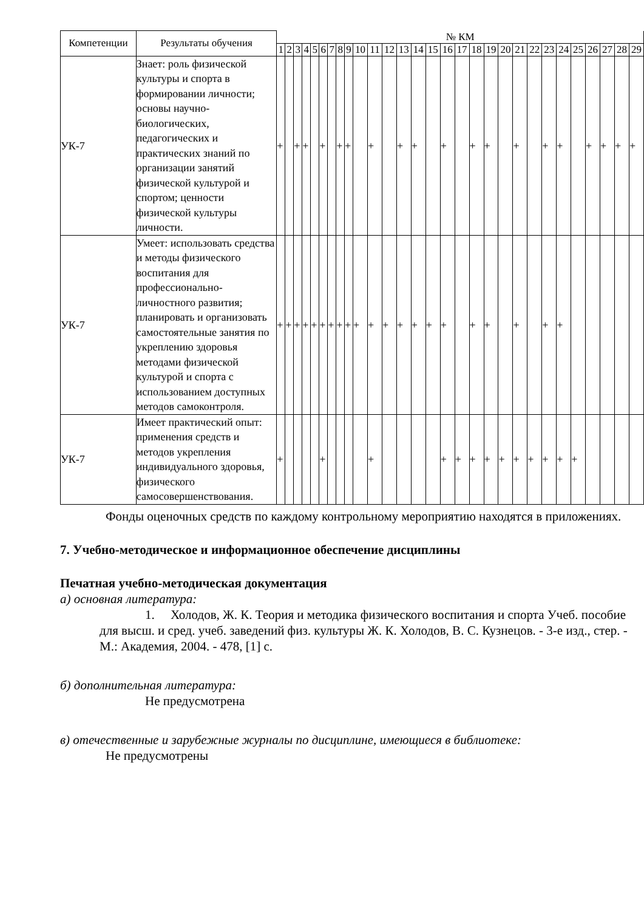| Компетенции | Результаты обучения | № КМ | | | | | | | | | | | | | | | | | | | | | | | | | | | | |
| --- | --- | --- | --- | --- | --- | --- | --- | --- | --- | --- | --- | --- | --- | --- | --- | --- | --- | --- | --- | --- | --- | --- | --- | --- | --- | --- | --- | --- | --- | --- |
| | | 1 | 2 | 3 | 4 | 5 | 6 | 7 | 8 | 9 | 10 | 11 | 12 | 13 | 14 | 15 | 16 | 17 | 18 | 19 | 20 | 21 | 22 | 23 | 24 | 25 | 26 | 27 | 28 | 29 |
| УК-7 | Знает: роль физической культуры и спорта в формировании личности; основы научно-биологических, педагогических и практических знаний по организации занятий физической культурой и спортом; ценности физической культуры личности. | + | | + | + | | + | | + | + | | + | | + | + | | + | | + | + | | + | | + | + | | + | + | + | + |
| УК-7 | Умеет: использовать средства и методы физического воспитания для профессионально-личностного развития; планировать и организовать самостоятельные занятия по укреплению здоровья методами физической культурой и спорта с использованием доступных методов самоконтроля. | + | + | + | + | + | + | + | + | + | + | + | + | + | + | + | + | | + | + | | + | | + | + | | | | | |
| УК-7 | Имеет практический опыт: применения средств и методов укрепления индивидуального здоровья, физического самосовершенствования. | + | | | | | + | | | | | + | | | | | + | + | + | + | + | + | + | + | + | + | | | | |
Фонды оценочных средств по каждому контрольному мероприятию находятся в приложениях.
7. Учебно-методическое и информационное обеспечение дисциплины
Печатная учебно-методическая документация
а) основная литература:
1. Холодов, Ж. К. Теория и методика физического воспитания и спорта Учеб. пособие для высш. и сред. учеб. заведений физ. культуры Ж. К. Холодов, В. С. Кузнецов. - 3-е изд., стер. - М.: Академия, 2004. - 478, [1] с.
б) дополнительная литература:
Не предусмотрена
в) отечественные и зарубежные журналы по дисциплине, имеющиеся в библиотеке:
Не предусмотрены